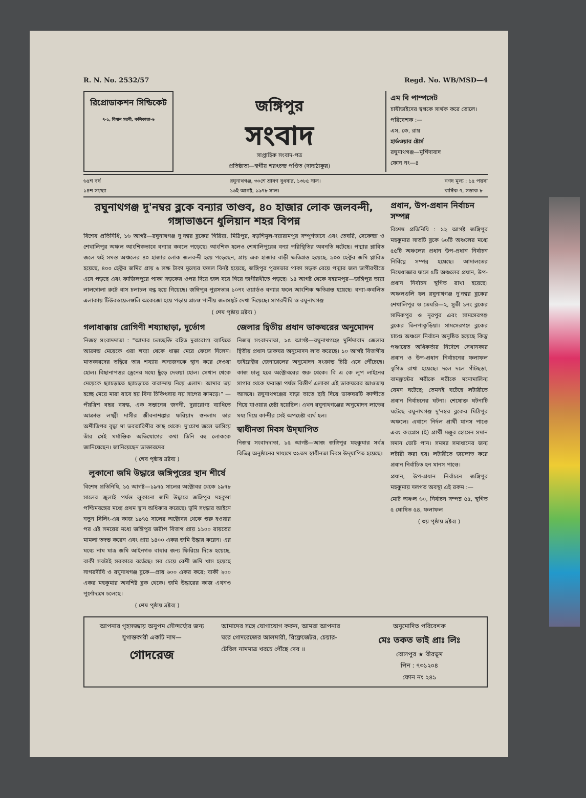R. N. No. 2532/57 Regd. No. WB/MSD—4
রিপ্রোডাকশন সিন্ডিকেট
৭-১, বিধান সরণী, কলিকাতা-৬
জঙ্গিপুর
সংবাদ
সাপ্তাহিক সংবাদ-পত্র
প্রতিষ্ঠাতা—স্বর্গীয় শরৎচন্দ্র পণ্ডিত (দাদাঠাকুর)
এম বি পাম্পসেট
চাষীভাইদের স্বপ্নকে সার্থক করে তোলে।
পরিবেশক :—
এস, কে, রায়
হার্ডওয়ার ষ্টোর্স
রঘুনাথগঞ্জ—মুর্শিদাবাদ
ফোন নং—৪
৬৫শ বর্ষ
১৪শ সংখ্যা রঘুনাথগঞ্জ, ৩০শে শ্রাবণ বুধবার, ১৩৮৫ সাল।
১৬ই আগষ্ট, ১৯৭৮ সাল। নগদ মূল্য : ১৫ পয়সা
বার্ষিক ৭, সডাক ৮
রঘুনাথগঞ্জ দু'নম্বর ব্লকে বন্যার তাণ্ডব, ৪০ হাজার লোক জলবন্দী, গঙ্গাভাঙনে ধুলিয়ান শহর বিপন্ন
বিশেষ প্রতিনিধি, ১৬ আগষ্ট—রঘুনাথগঞ্জ দু'নম্বর ব্লকের গিরিয়া, মিঠিপুর, বড়শিমূল-দয়ারামপুর সম্পূর্ণভাবে এবং তেঘরি, সেকেন্দ্রা ও শেখালিপুর অঞ্চল আংশিকভাবে বন্যার কবলে পড়েছে। আংশিক হলেও শেখালিপুরের বন্যা পরিস্থিতির অবনতি ঘটেছে। পদ্মার প্লাবিত জলে ওই সমস্ত অঞ্চলের ৪০ হাজার লোক জলবন্দী হয়ে পড়েছেন, প্রায় এক হাজার বাড়ী ক্ষতিগ্রস্ত হয়েছে, ৯০০ হেক্টর জমি প্লাবিত হয়েছে, ৪০০ হেক্টর জমির প্রায় ৬ লক্ষ টাকা মূল্যের ফসল বিনষ্ট হয়েছে, জঙ্গিপুর পুরসভার পাকা সড়ক বেয়ে পদ্মার জল ভাগীরথীতে এসে পড়ছে এবং ফাজিলপুরে পাকা সড়কের ওপর দিয়ে জল বয়ে গিয়ে ভাগীরথীতে পড়ছে। ১৪ আগষ্ট থেকে বহরমপুর—জঙ্গিপুর ভায়া লালগোলা রুটে বাস চলাচল বন্ধ হয়ে গিয়েছে। জঙ্গিপুর পুরসভার ১০নং ওয়ার্ডও বন্যার ফলে আংশিক ক্ষতিগ্রস্ত হয়েছে। বন্যা-কবলিত এলাকায় টিউবওয়েলগুলি অকেজো হয়ে পড়ায় প্রচণ্ড পানীয় জলসঙ্কট দেখা দিয়েছে। সাগরদীঘি ও রঘুনাথগঞ্জ
( শেষ পৃষ্ঠায় দ্রষ্টব্য )
গলাধাক্কায় রোগিণী শয্যাছাড়া, দুর্ভোগ
নিজস্ব সংবাদদাতা : "আমার চলচ্ছক্তি রহিত দুরারোগ্য ব্যাধিতে আক্রান্ত মেয়েকে ওরা শয্যা থেকে ধাক্কা মেরে ফেলে দিলেন। মাতব্বরদের তদ্বিরে তার শয্যায় অন্যজনকে স্থান করে দেওয়া হোল। বিছানাপত্তর ড্রেনের মধ্যে ছুঁড়ে দেওয়া হোল। সেখান থেকে মেয়েকে ছ্যাচড়াতে ছ্যাচড়াতে বারান্দায় নিয়ে এলাম। আমার ভয় হচ্ছে মেয়ে মারা যাবে হয় বিনা চিকিৎসায় নয় সাপের কামড়ে।" —পঁয়ত্রিশ বছর বয়স্ক, এক সন্তানের জননী, দুরারোগ্য ব্যাধিতে আক্রান্ত লক্ষ্মী দাসীর জীবনাশঙ্কার ফরিয়াদ শুনলাম তার অশীতিপর বৃদ্ধা মা ভবতারিণীর কাছ থেকে। দু'চোখ জলে ভাসিয়ে তাঁর সেই মর্মান্তিক অভিযোগের কথা তিনি বহু লোককে জানিয়েছেন। জানিয়েছেন ডাক্তারদের
( শেষ পৃষ্ঠায় দ্রষ্টব্য )
লুকানো জমি উদ্ধারে জঙ্গিপুরের স্থান শীর্ষে
বিশেষ প্রতিনিধি, ১৫ আগষ্ট—১৯৭৫ সালের অক্টোবর থেকে ১৯৭৮ সালের জুলাই পর্যন্ত লুকানো জমি উদ্ধারে জঙ্গিপুর মহকুমা পশ্চিমবঙ্গের মধ্যে প্রথম স্থান অধিকার করেছে। ভূমি সংস্কার আইনে নতুন সিলিং-এর কাজ ১৯৭৫ সালের অক্টোবর থেকে শুরু হওয়ার পর এই সময়ের মধ্যে জঙ্গিপুর জরীপ বিভাগ প্রায় ১১০০ রায়তের মামলা তদন্ত করেন এবং প্রায় ১৪০০ একর জমি উদ্ধার করেন। এর মধ্যে নাম মাত্র জমি আইনগত বাধার জন্য ফিরিয়ে দিতে হয়েছে, বাকী সবটাই সরকারে বর্তেছে। সব চেয়ে বেশী জমি খাস হয়েছে সাগরদীঘি ও রঘুনাথগঞ্জ ব্লকে—প্রায় ৬০০ একর করে; বাকী ২০০ একর মহকুমার অবশিষ্ট ব্লক থেকে। জমি উদ্ধারের কাজ এখনও পুর্ণোদ্যমে চলেছে।
( শেষ পৃষ্ঠায় দ্রষ্টব্য )
জেলার দ্বিতীয় প্রধান ডাকঘরের অনুমোদন
নিজস্ব সংবাদদাতা, ১৫ আগষ্ট—রঘুনাথগঞ্জে মুর্শিদাবাদ জেলার দ্বিতীয় প্রধান ডাকঘর অনুমোদন লাভ করেছে। ১০ আগষ্ট বিভাগীয় ডাইরেক্টর জেনারেলের অনুমোদন সংক্রান্ত চিঠি এসে পৌঁচেছে। কাজ চালু হবে অক্টোবরের শুরু থেকে। বি এ কে লুপ লাইনের সাগার থেকে ফরাক্কা পর্যন্ত বিস্তীর্ণ এলাকা এই ডাকঘরের আওতায় আসবে। রঘুনাথগঞ্জের বাড়া ভাতে ছাই দিয়ে ডাকঘরটি কান্দীতে নিয়ে যাওয়ার চেষ্টা হয়েছিল। এখন রঘুনাথগঞ্জের অনুমোদন লাভের মধ্য দিয়ে কান্দীর সেই অপচেষ্টা ব্যর্থ হল।
স্বাধীনতা দিবস উদ্‌যাপিত
নিজস্ব সংবাদদাতা, ১৫ আগষ্ট—আজ জঙ্গিপুর মহকুমার সর্বত্র বিভিন্ন অনুষ্ঠানের মাধ্যমে ৩১তম স্বাধীনতা দিবস উদ্‌যাপিত হয়েছে।
প্রধান, উপ-প্রধান নির্বাচন সম্পন্ন
বিশেষ প্রতিনিধি : ১২ আগষ্ট জঙ্গিপুর মহকুমার সাতটি ব্লকে ৬০টি অঞ্চলের মধ্যে ৫৫টি অঞ্চলের প্রধান উপ-প্রধান নির্বাচন নির্বিঘ্নে সম্পন্ন হয়েছে। আদালতের নিষেধাজ্ঞার ফলে ৫টি অঞ্চলের প্রধান, উপ-প্রধান নির্বাচন স্থগিত রাখা হয়েছে। অঞ্চলগুলি হল রঘুনাথগঞ্জ দু'নম্বর ব্লকের শেখালিপুর ও তেঘরি—২, সুতী ১নং ব্লকের সাদিকপুর ও নূরপুর এবং সামসেরগঞ্জ ব্লকের তিনপাকুড়িয়া। সামসেরগঞ্জ ব্লকের চাচণ্ড অঞ্চলে নির্বাচন অনুষ্ঠিত হয়েছে কিন্তু পঞ্চায়েত অধিকর্তার নির্দেশে সেখানকার প্রধান ও উপ-প্রধান নির্বাচনের ফলাফল স্থগিত রাখা হয়েছে। দলে দলে গাঁটছড়া, বামফ্রন্টের শরীকে শরীকে মনোমালিন্য যেমন ঘটেছে; তেমনই ঘটেছে লটারীতে প্রধান নির্বাচনের ঘটনা। শেষোক্ত ঘটনাটি ঘটেছে রঘুনাথগঞ্জ দু'নম্বর ব্লকের মিঠিপুর অঞ্চলে। এখানে নির্দল প্রার্থী মানস পাণ্ডে এবং কংগ্রেস (ই) প্রার্থী মঞ্জুর হোসেন সমান সমান ভোট পান। সমস্যা সমাধানের জন্য লটারী করা হয়। লটারীতে জয়লাভ করে প্রধান নির্বাচিত হন মানস পাণ্ডে।
প্রধান, উপ-প্রধান নির্বাচনে জঙ্গিপুর মহকুমায় দলগত অবস্থা এই রকম :—
মোট অঞ্চল ৬০, নির্বাচন সম্পন্ন ৫৫, স্থগিত ৫ ঘোষিত ৫৪, ফলাফল
( ৩য় পৃষ্ঠায় দ্রষ্টব্য )
আপনার গৃহসজ্জায় অনুপম সৌন্দর্য্যের জন্য যুগান্তকারী একটি নাম—
গোদরেজ
আমাদের সঙ্গে যোগাযোগ করুন, আমরা আপনার ঘরে গোদরেজের আলমারী, রিফ্রেজেটর, চেয়ার-টেবিল নামমাত্র খরচে পৌঁছে দেব ॥
অনুমোদিত পরিবেশক
মেঃ তকত ভাই প্রাঃ লিঃ
বোলপুর ★ বীরভূম
পিন : ৭৩১২০৪
ফোন নং ২৪১